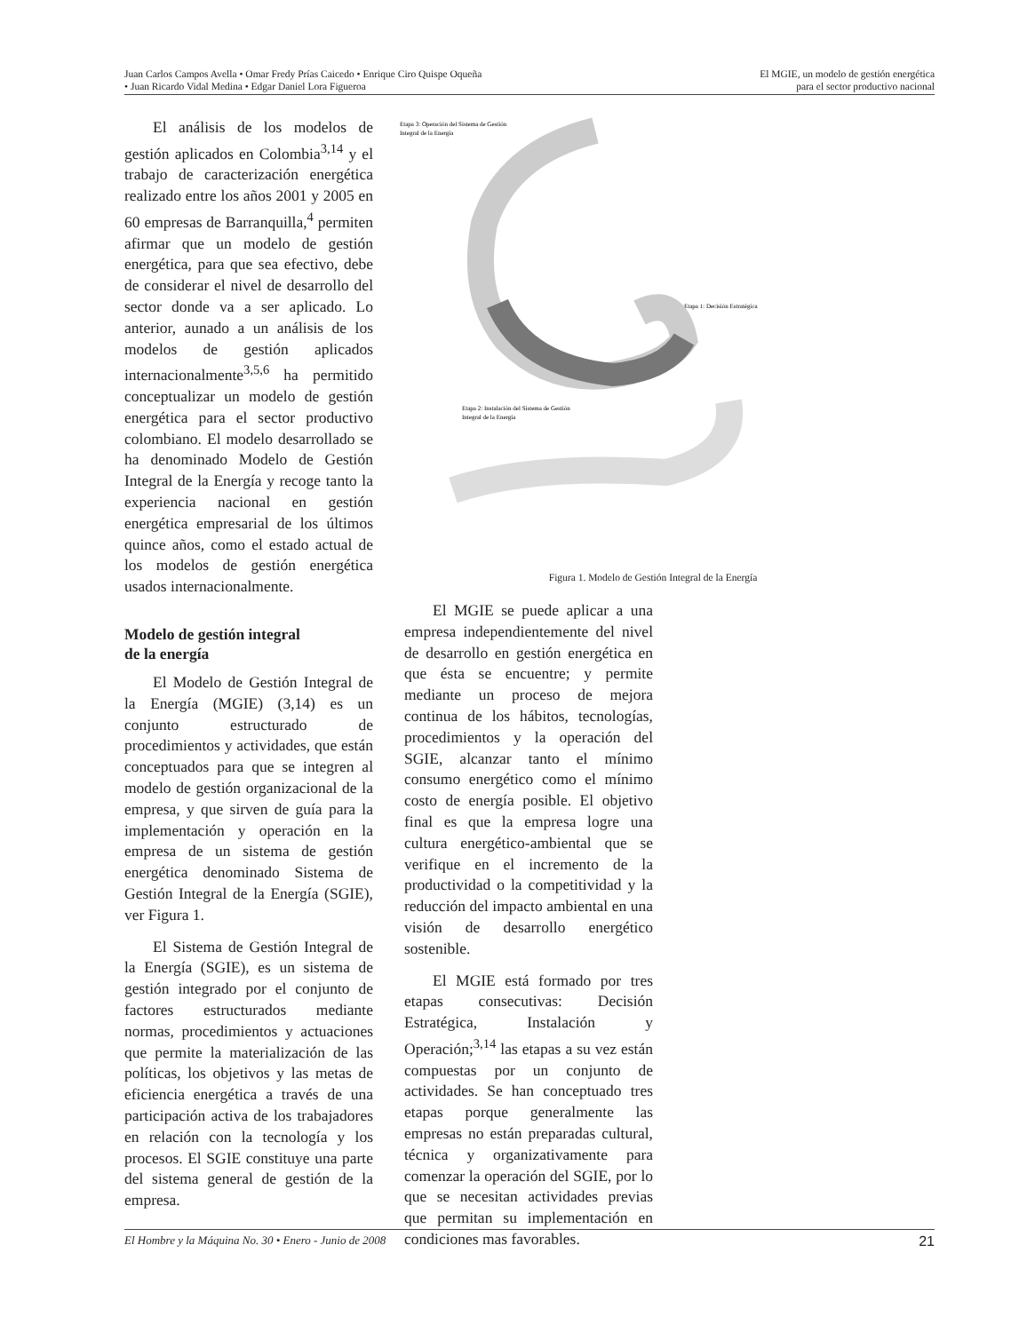Juan Carlos Campos Avella • Omar Fredy Prías Caicedo • Enrique Ciro Quispe Oqueña
• Juan Ricardo Vidal Medina • Edgar Daniel Lora Figueroa
El MGIE, un modelo de gestión energética
para el sector productivo nacional
El análisis de los modelos de gestión aplicados en Colombia<sup>3,14</sup> y el trabajo de caracterización energética realizado entre los años 2001 y 2005 en 60 empresas de Barranquilla,<sup>4</sup> permiten afirmar que un modelo de gestión energética, para que sea efectivo, debe de considerar el nivel de desarrollo del sector donde va a ser aplicado. Lo anterior, aunado a un análisis de los modelos de gestión aplicados internacionalmente<sup>3,5,6</sup> ha permitido conceptualizar un modelo de gestión energética para el sector productivo colombiano. El modelo desarrollado se ha denominado Modelo de Gestión Integral de la Energía y recoge tanto la experiencia nacional en gestión energética empresarial de los últimos quince años, como el estado actual de los modelos de gestión energética usados internacionalmente.
Modelo de gestión integral
de la energía
El Modelo de Gestión Integral de la Energía (MGIE) (3,14) es un conjunto estructurado de procedimientos y actividades, que están conceptuados para que se integren al modelo de gestión organizacional de la empresa, y que sirven de guía para la implementación y operación en la empresa de un sistema de gestión energética denominado Sistema de Gestión Integral de la Energía (SGIE), ver Figura 1.
El Sistema de Gestión Integral de la Energía (SGIE), es un sistema de gestión integrado por el conjunto de factores estructurados mediante normas, procedimientos y actuaciones que permite la materialización de las políticas, los objetivos y las metas de eficiencia energética a través de una participación activa de los trabajadores en relación con la tecnología y los procesos. El SGIE constituye una parte del sistema general de gestión de la empresa.
Etapa 3: Operación del Sistema de Gestión
Integral de la Energía
Etapa 1: Decisión Estratégica
Etapa 2: Instalación del Sistema de Gestión
Integral de la Energía
Figura 1. Modelo de Gestión Integral de la Energía
El MGIE se puede aplicar a una empresa independientemente del nivel de desarrollo en gestión energética en que ésta se encuentre; y permite mediante un proceso de mejora continua de los hábitos, tecnologías, procedimientos y la operación del SGIE, alcanzar tanto el mínimo consumo energético como el mínimo costo de energía posible. El objetivo final es que la empresa logre una cultura energético-ambiental que se verifique en el incremento de la productividad o la competitividad y la reducción del impacto ambiental en una visión de desarrollo energético sostenible.
El MGIE está formado por tres etapas consecutivas: Decisión Estratégica, Instalación y Operación;<sup>3,14</sup> las etapas a su vez están compuestas por un conjunto de actividades. Se han conceptuado tres etapas porque generalmente las empresas no están preparadas cultural, técnica y organizativamente para comenzar la operación del SGIE, por lo que se necesitan actividades previas que permitan su implementación en condiciones mas favorables.
El Hombre y la Máquina No. 30 • Enero - Junio de 2008 21